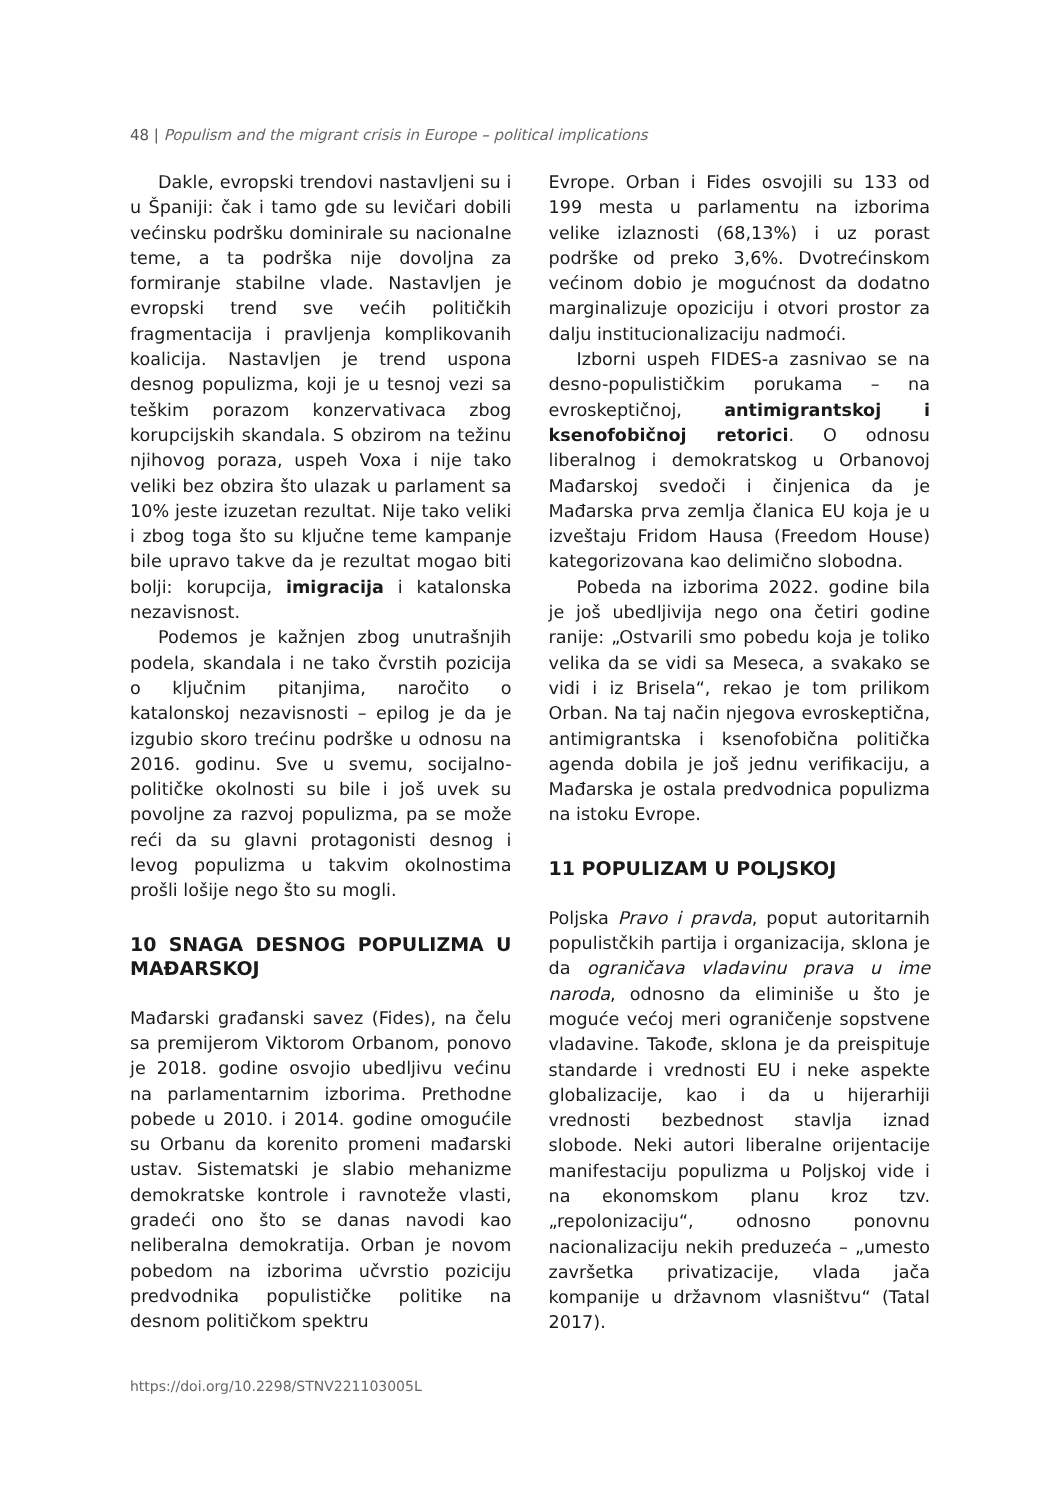48 | Populism and the migrant crisis in Europe – political implications
Dakle, evropski trendovi nastavljeni su i u Španiji: čak i tamo gde su levičari dobili većinsku podršku dominirale su nacionalne teme, a ta podrška nije dovoljna za formiranje stabilne vlade. Nastavljen je evropski trend sve većih političkih fragmentacija i pravljenja komplikovanih koalicija. Nastavljen je trend uspona desnog populizma, koji je u tesnoj vezi sa teškim porazom konzervativaca zbog korupcijskih skandala. S obzirom na težinu njihovog poraza, uspeh Voxa i nije tako veliki bez obzira što ulazak u parlament sa 10% jeste izuzetan rezultat. Nije tako veliki i zbog toga što su ključne teme kampanje bile upravo takve da je rezultat mogao biti bolji: korupcija, imigracija i katalonska nezavisnost.
Podemos je kažnjen zbog unutrašnjih podela, skandala i ne tako čvrstih pozicija o ključnim pitanjima, naročito o katalonskoj nezavisnosti – epilog je da je izgubio skoro trećinu podrške u odnosu na 2016. godinu. Sve u svemu, socijalno-političke okolnosti su bile i još uvek su povoljne za razvoj populizma, pa se može reći da su glavni protagonisti desnog i levog populizma u takvim okolnostima prošli lošije nego što su mogli.
10 SNAGA DESNOG POPULIZMA U MAĐARSKOJ
Mađarski građanski savez (Fides), na čelu sa premijerom Viktorom Orbanom, ponovo je 2018. godine osvojio ubedljivu većinu na parlamentarnim izborima. Prethodne pobede u 2010. i 2014. godine omogućile su Orbanu da korenito promeni mađarski ustav. Sistematski je slabio mehanizme demokratske kontrole i ravnoteže vlasti, gradeći ono što se danas navodi kao neliberalna demokratija. Orban je novom pobedom na izborima učvrstio poziciju predvodnika populističke politike na desnom političkom spektru
Evrope. Orban i Fides osvojili su 133 od 199 mesta u parlamentu na izborima velike izlaznosti (68,13%) i uz porast podrške od preko 3,6%. Dvotrećinskom većinom dobio je mogućnost da dodatno marginalizuje opoziciju i otvori prostor za dalju institucionalizaciju nadmoći.
Izborni uspeh FIDES-a zasnivao se na desno-populističkim porukama – na evroskeptičnoj, antimigrantskoj i ksenofobičnoj retorici. O odnosu liberalnog i demokratskog u Orbanovoj Mađarskoj svedoči i činjenica da je Mađarska prva zemlja članica EU koja je u izveštaju Fridom Hausa (Freedom House) kategorizovana kao delimično slobodna.
Pobeda na izborima 2022. godine bila je još ubedljivija nego ona četiri godine ranije: „Ostvarili smo pobedu koja je toliko velika da se vidi sa Meseca, a svakako se vidi i iz Brisela“, rekao je tom prilikom Orban. Na taj način njegova evroskeptična, antimigrantska i ksenofobična politička agenda dobila je još jednu verifikaciju, a Mađarska je ostala predvodnica populizma na istoku Evrope.
11 POPULIZAM U POLJSKOJ
Poljska Pravo i pravda, poput autoritarnih populistčkih partija i organizacija, sklona je da ograničava vladavinu prava u ime naroda, odnosno da eliminiše u što je moguće većoj meri ograničenje sopstvene vladavine. Takođe, sklona je da preispituje standarde i vrednosti EU i neke aspekte globalizacije, kao i da u hijerarhiji vrednosti bezbednost stavlja iznad slobode. Neki autori liberalne orijentacije manifestaciju populizma u Poljskoj vide i na ekonomskom planu kroz tzv. „repolonizaciju“, odnosno ponovnu nacionalizaciju nekih preduzeća – „umesto završetka privatizacije, vlada jača kompanije u državnom vlasništvu“ (Tatal 2017).
https://doi.org/10.2298/STNV221103005L